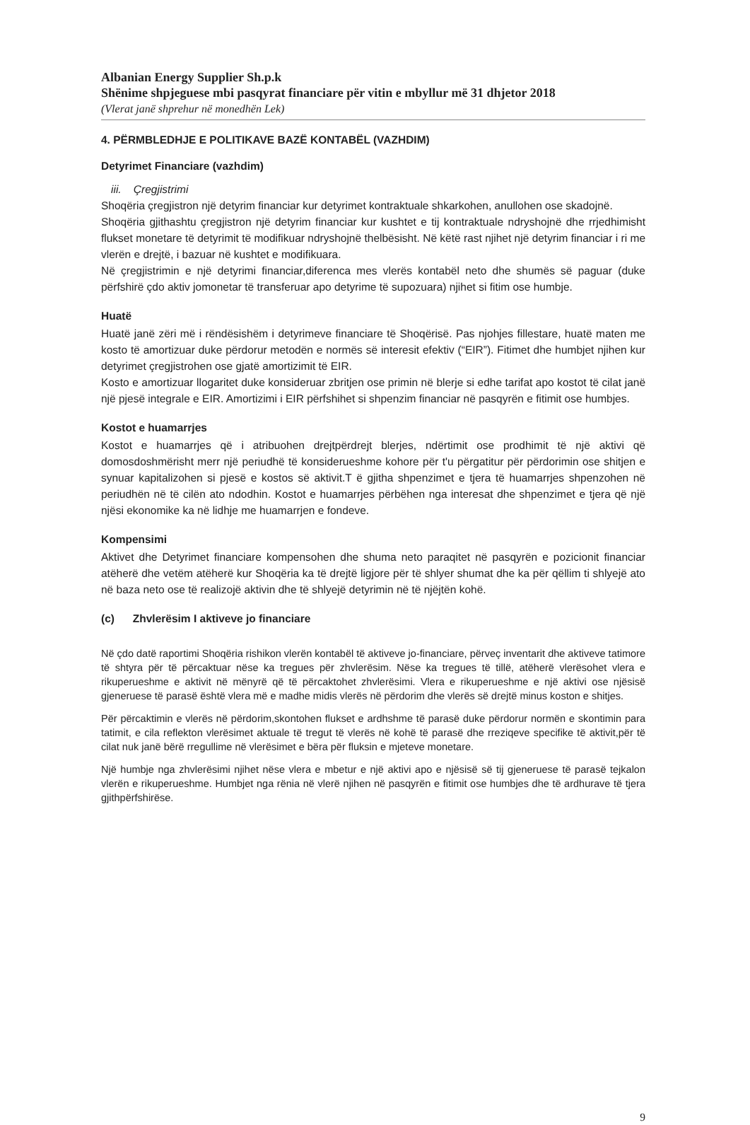Albanian Energy Supplier Sh.p.k
Shënime shpjeguese mbi pasqyrat financiare për vitin e mbyllur më 31 dhjetor 2018
(Vlerat janë shprehur në monedhën Lek)
4. PËRMBLEDHJE E POLITIKAVE BAZË KONTABËL (VAZHDIM)
Detyrimet Financiare (vazhdim)
iii. Çregjistrimi
Shoqëria çregjistron një detyrim financiar kur detyrimet kontraktuale shkarkohen, anullohen ose skadojnë.
Shoqëria gjithashtu çregjistron një detyrim financiar kur kushtet e tij kontraktuale ndryshojnë dhe rrjedhimisht flukset monetare të detyrimit të modifikuar ndryshojnë thelbësisht. Në këtë rast njihet një detyrim financiar i ri me vlerën e drejtë, i bazuar në kushtet e modifikuara.
Në çregjistrimin e një detyrimi financiar,diferenca mes vlerës kontabël neto dhe shumës së paguar (duke përfshirë çdo aktiv jomonetar të transferuar apo detyrime të supozuara) njihet si fitim ose humbje.
Huatë
Huatë janë zëri më i rëndësishëm i detyrimeve financiare të Shoqërisë. Pas njohjes fillestare, huatë maten me kosto të amortizuar duke përdorur metodën e normës së interesit efektiv (“EIR”). Fitimet dhe humbjet njihen kur detyrimet çregjistrohen ose gjatë amortizimit të EIR.
Kosto e amortizuar llogaritet duke konsideruar zbritjen ose primin në blerje si edhe tarifat apo kostot të cilat janë një pjesë integrale e EIR. Amortizimi i EIR përfshihet si shpenzim financiar në pasqyrën e fitimit ose humbjes.
Kostot e huamarrjes
Kostot e huamarrjes që i atribuohen drejtpërdrejt blerjes, ndërtimit ose prodhimit të një aktivi që domosdoshmërisht merr një periudhë të konsiderueshme kohore për t'u përgatitur për përdorimin ose shitjen e synuar kapitalizohen si pjesë e kostos së aktivit.T ë gjitha shpenzimet e tjera të huamarrjes shpenzohen në periudhën në të cilën ato ndodhin. Kostot e huamarrjes përbëhen nga interesat dhe shpenzimet e tjera që një njësi ekonomike ka në lidhje me huamarrjen e fondeve.
Kompensimi
Aktivet dhe Detyrimet financiare kompensohen dhe shuma neto paraqitet në pasqyrën e pozicionit financiar atëherë dhe vetëm atëherë kur Shoqëria ka të drejtë ligjore për të shlyer shumat dhe ka për qëllim ti shlyejë ato në baza neto ose të realizojë aktivin dhe të shlyejë detyrimin në të njëjtën kohë.
(c) Zhvlerësim I aktiveve jo financiare
Në çdo datë raportimi Shoqëria rishikon vlerën kontabël të aktiveve jo-financiare, përveç inventarit dhe aktiveve tatimore të shtyra për të përcaktuar nëse ka tregues për zhvlerësim. Nëse ka tregues të tillë, atëherë vlerësohet vlera e rikuperueshme e aktivit në mënyrë që të përcaktohet zhvlerësimi. Vlera e rikuperueshme e një aktivi ose njësisë gjeneruese të parasë është vlera më e madhe midis vlerës në përdorim dhe vlerës së drejtë minus koston e shitjes.
Për përcaktimin e vlerës në përdorim,skontohen flukset e ardhshme të parasë duke përdorur normën e skontimin para tatimit, e cila reflekton vlerësimet aktuale të tregut të vlerës në kohë të parasë dhe rreziqeve specifike të aktivit,për të cilat nuk janë bërë rregullime në vlerësimet e bëra për fluksin e mjeteve monetare.
Një humbje nga zhvlerësimi njihet nëse vlera e mbetur e një aktivi apo e njësisë së tij gjeneruese të parasë tejkalon vlerën e rikuperueshme. Humbjet nga rënia në vlerë njihen në pasqyrën e fitimit ose humbjes dhe të ardhurave të tjera gjithpërfshirëse.
9